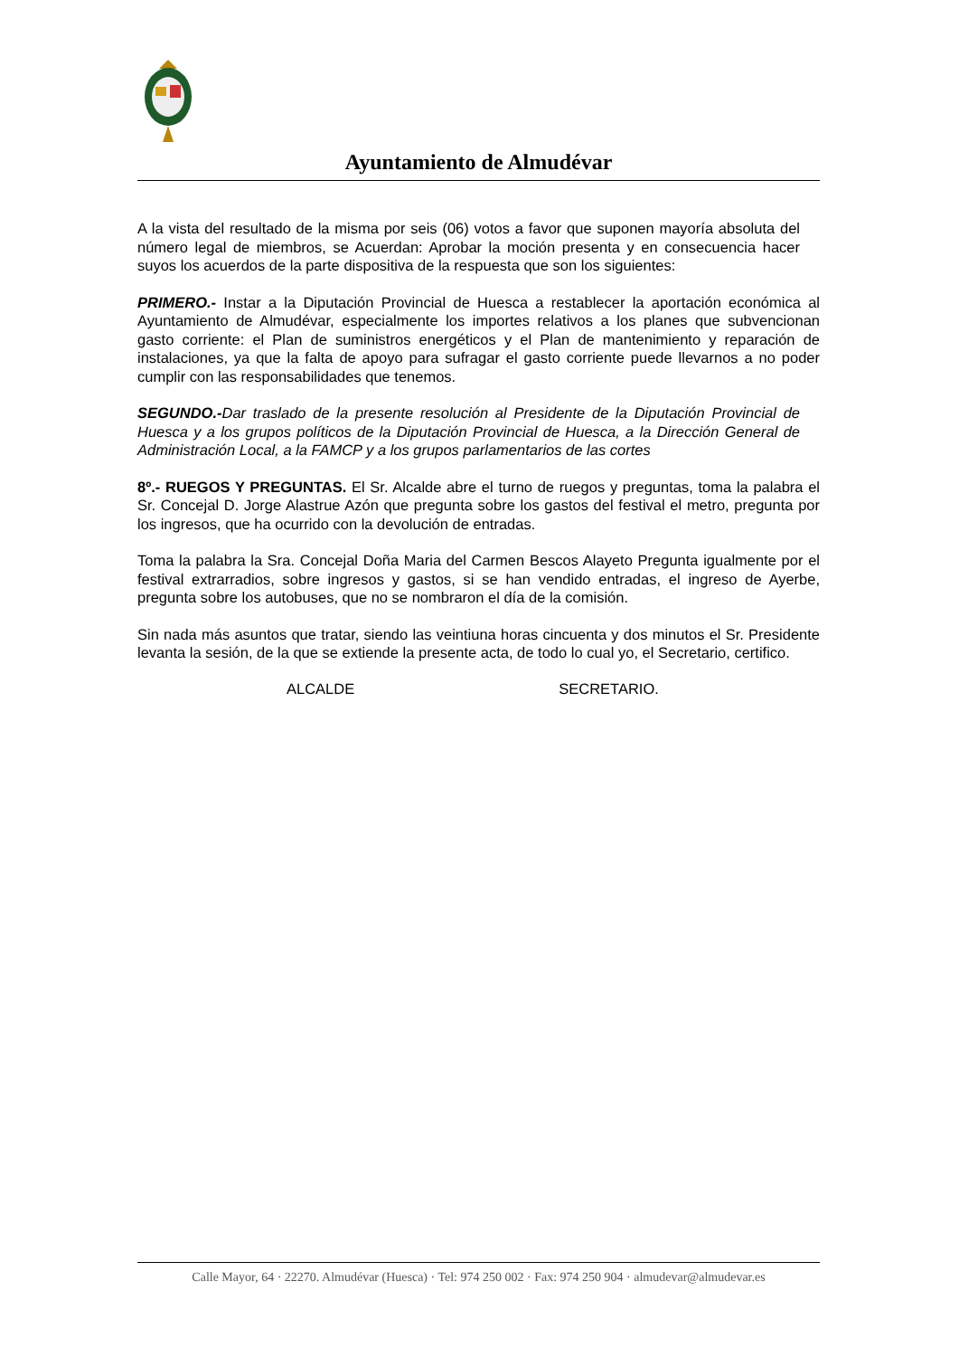Ayuntamiento de Almudévar
A la vista del resultado de la misma por seis (06) votos a favor que suponen mayoría absoluta del número legal de miembros, se Acuerdan: Aprobar la moción presenta y en consecuencia hacer suyos los acuerdos de la parte dispositiva de la respuesta que son los siguientes:
PRIMERO.- Instar a la Diputación Provincial de Huesca a restablecer la aportación económica al Ayuntamiento de Almudévar, especialmente los importes relativos a los planes que subvencionan gasto corriente: el Plan de suministros energéticos y el Plan de mantenimiento y reparación de instalaciones, ya que la falta de apoyo para sufragar el gasto corriente puede llevarnos a no poder cumplir con las responsabilidades que tenemos.
SEGUNDO.-Dar traslado de la presente resolución al Presidente de la Diputación Provincial de Huesca y a los grupos políticos de la Diputación Provincial de Huesca, a la Dirección General de Administración Local, a la FAMCP y a los grupos parlamentarios de las cortes
8º.- RUEGOS Y PREGUNTAS. El Sr. Alcalde abre el turno de ruegos y preguntas, toma la palabra el Sr. Concejal D. Jorge Alastrue Azón que pregunta sobre los gastos del festival el metro, pregunta por los ingresos, que ha ocurrido con la devolución de entradas.
Toma la palabra la Sra. Concejal Doña Maria del Carmen Bescos Alayeto Pregunta igualmente por el festival extrarradios, sobre ingresos y gastos, si se han vendido entradas, el ingreso de Ayerbe, pregunta sobre los autobuses, que no se nombraron el día de la comisión.
Sin nada más asuntos que tratar, siendo las veintiuna horas cincuenta y dos minutos el Sr. Presidente levanta la sesión, de la que se extiende la presente acta, de todo lo cual yo, el Secretario, certifico.
ALCALDE SECRETARIO.
Calle Mayor, 64 · 22270. Almudévar (Huesca) · Tel: 974 250 002 · Fax: 974 250 904 · almudevar@almudevar.es